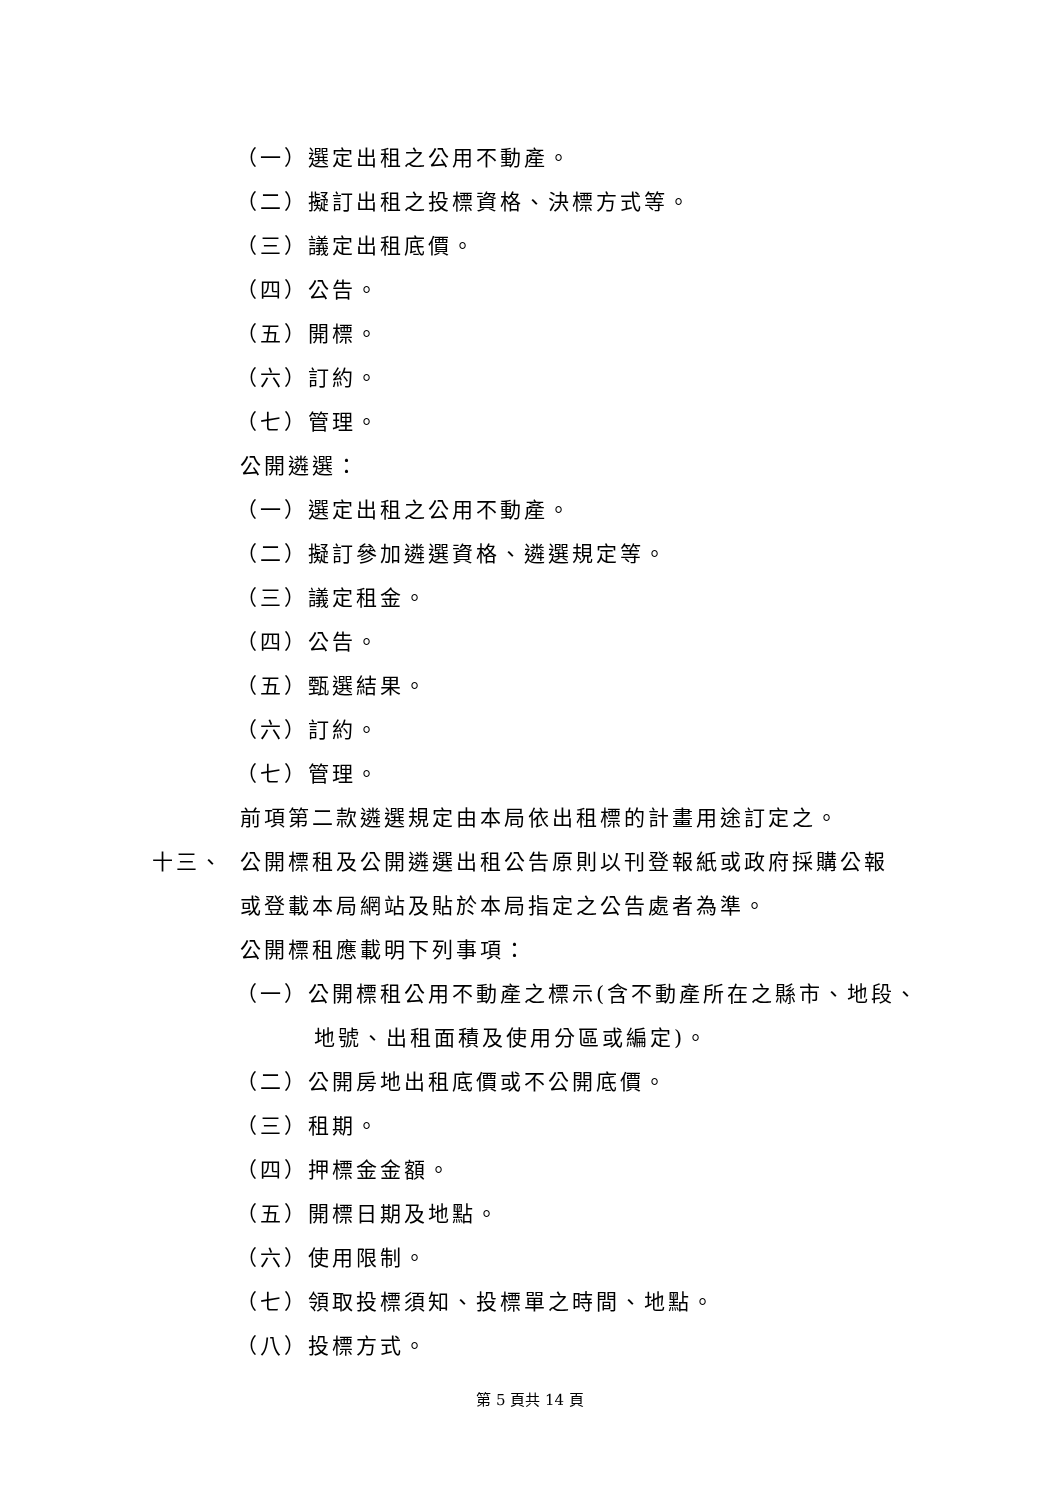（一）選定出租之公用不動產。
（二）擬訂出租之投標資格、決標方式等。
（三）議定出租底價。
（四）公告。
（五）開標。
（六）訂約。
（七）管理。
公開遴選：
（一）選定出租之公用不動產。
（二）擬訂參加遴選資格、遴選規定等。
（三）議定租金。
（四）公告。
（五）甄選結果。
（六）訂約。
（七）管理。
前項第二款遴選規定由本局依出租標的計畫用途訂定之。
十三、 公開標租及公開遴選出租公告原則以刊登報紙或政府採購公報
或登載本局網站及貼於本局指定之公告處者為準。
公開標租應載明下列事項：
（一）公開標租公用不動產之標示(含不動產所在之縣市、地段、
地號、出租面積及使用分區或編定)。
（二）公開房地出租底價或不公開底價。
（三）租期。
（四）押標金金額。
（五）開標日期及地點。
（六）使用限制。
（七）領取投標須知、投標單之時間、地點。
（八）投標方式。
第 5 頁共 14 頁